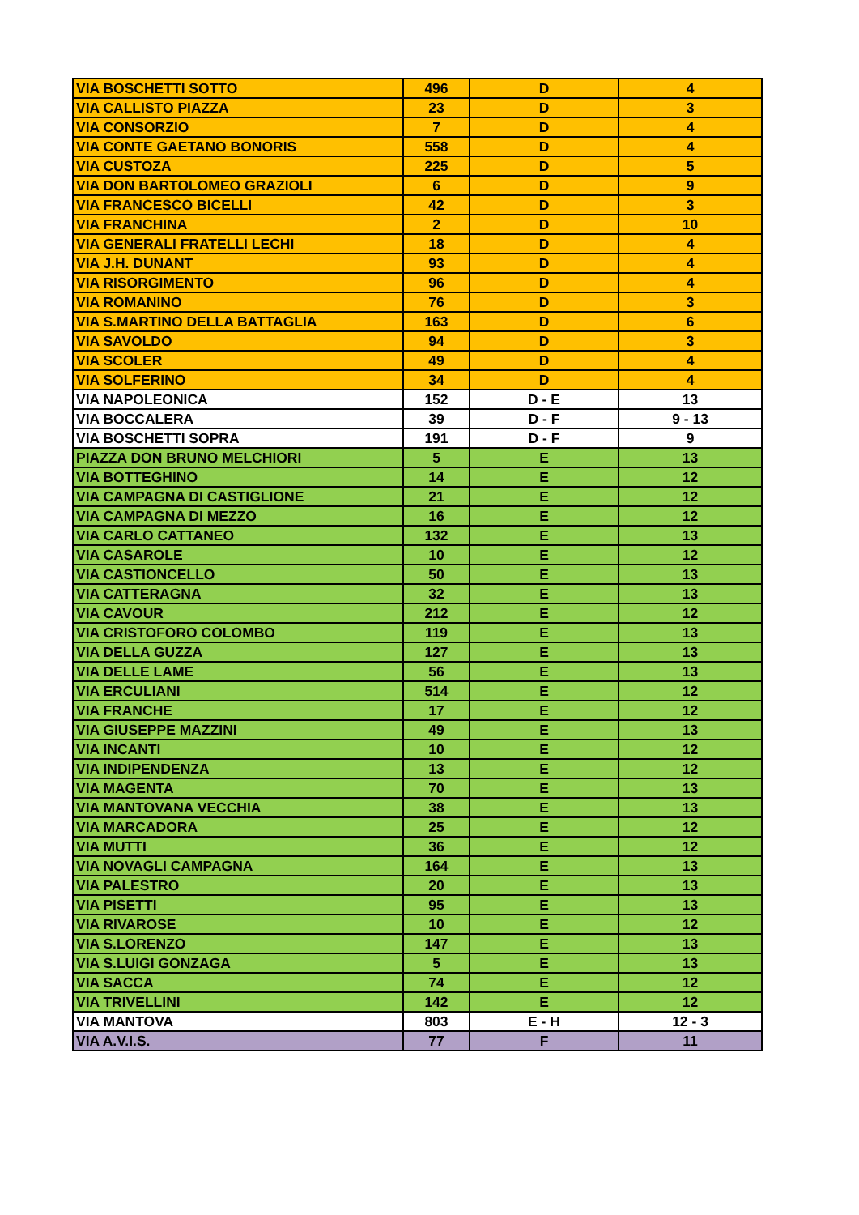| VIA BOSCHETTI SOTTO | 496 | D | 4 |
| VIA CALLISTO PIAZZA | 23 | D | 3 |
| VIA CONSORZIO | 7 | D | 4 |
| VIA CONTE GAETANO BONORIS | 558 | D | 4 |
| VIA CUSTOZA | 225 | D | 5 |
| VIA DON BARTOLOMEO GRAZIOLI | 6 | D | 9 |
| VIA FRANCESCO BICELLI | 42 | D | 3 |
| VIA FRANCHINA | 2 | D | 10 |
| VIA GENERALI FRATELLI LECHI | 18 | D | 4 |
| VIA J.H. DUNANT | 93 | D | 4 |
| VIA RISORGIMENTO | 96 | D | 4 |
| VIA ROMANINO | 76 | D | 3 |
| VIA S.MARTINO DELLA BATTAGLIA | 163 | D | 6 |
| VIA SAVOLDO | 94 | D | 3 |
| VIA SCOLER | 49 | D | 4 |
| VIA SOLFERINO | 34 | D | 4 |
| VIA NAPOLEONICA | 152 | D - E | 13 |
| VIA BOCCALERA | 39 | D - F | 9 - 13 |
| VIA BOSCHETTI SOPRA | 191 | D - F | 9 |
| PIAZZA DON BRUNO MELCHIORI | 5 | E | 13 |
| VIA BOTTEGHINO | 14 | E | 12 |
| VIA CAMPAGNA DI CASTIGLIONE | 21 | E | 12 |
| VIA CAMPAGNA DI MEZZO | 16 | E | 12 |
| VIA CARLO CATTANEO | 132 | E | 13 |
| VIA CASAROLE | 10 | E | 12 |
| VIA CASTIONCELLO | 50 | E | 13 |
| VIA CATTERAGNA | 32 | E | 13 |
| VIA CAVOUR | 212 | E | 12 |
| VIA CRISTOFORO COLOMBO | 119 | E | 13 |
| VIA DELLA GUZZA | 127 | E | 13 |
| VIA DELLE LAME | 56 | E | 13 |
| VIA ERCULIANI | 514 | E | 12 |
| VIA FRANCHE | 17 | E | 12 |
| VIA GIUSEPPE MAZZINI | 49 | E | 13 |
| VIA INCANTI | 10 | E | 12 |
| VIA INDIPENDENZA | 13 | E | 12 |
| VIA MAGENTA | 70 | E | 13 |
| VIA MANTOVANA VECCHIA | 38 | E | 13 |
| VIA MARCADORA | 25 | E | 12 |
| VIA MUTTI | 36 | E | 12 |
| VIA NOVAGLI CAMPAGNA | 164 | E | 13 |
| VIA PALESTRO | 20 | E | 13 |
| VIA PISETTI | 95 | E | 13 |
| VIA RIVAROSE | 10 | E | 12 |
| VIA S.LORENZO | 147 | E | 13 |
| VIA S.LUIGI GONZAGA | 5 | E | 13 |
| VIA SACCA | 74 | E | 12 |
| VIA TRIVELLINI | 142 | E | 12 |
| VIA MANTOVA | 803 | E - H | 12 - 3 |
| VIA A.V.I.S. | 77 | F | 11 |